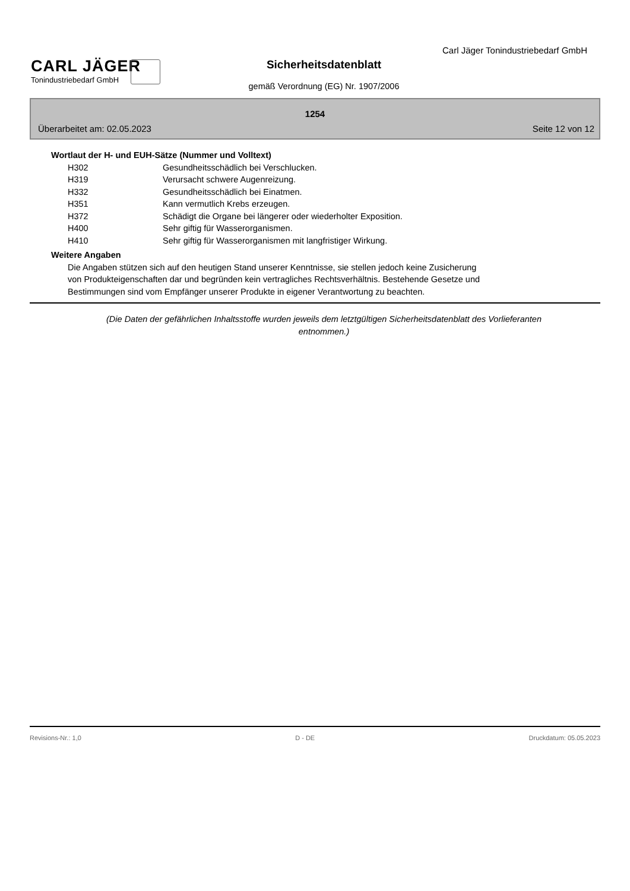Carl Jäger Tonindustriebedarf GmbH
CARL JÄGER
Tonindustriebedarf GmbH
Sicherheitsdatenblatt
gemäß Verordnung (EG) Nr. 1907/2006
1254
Überarbeitet am: 02.05.2023 Seite 12 von 12
Wortlaut der H- und EUH-Sätze (Nummer und Volltext)
| H302 | Gesundheitsschädlich bei Verschlucken. |
| H319 | Verursacht schwere Augenreizung. |
| H332 | Gesundheitsschädlich bei Einatmen. |
| H351 | Kann vermutlich Krebs erzeugen. |
| H372 | Schädigt die Organe bei längerer oder wiederholter Exposition. |
| H400 | Sehr giftig für Wasserorganismen. |
| H410 | Sehr giftig für Wasserorganismen mit langfristiger Wirkung. |
Weitere Angaben
Die Angaben stützen sich auf den heutigen Stand unserer Kenntnisse, sie stellen jedoch keine Zusicherung
von Produkteigenschaften dar und begründen kein vertragliches Rechtsverhältnis. Bestehende Gesetze und
Bestimmungen sind vom Empfänger unserer Produkte in eigener Verantwortung zu beachten.
(Die Daten der gefährlichen Inhaltsstoffe wurden jeweils dem letztgültigen Sicherheitsdatenblatt des Vorlieferanten entnommen.)
Revisions-Nr.: 1,0 D - DE Druckdatum: 05.05.2023